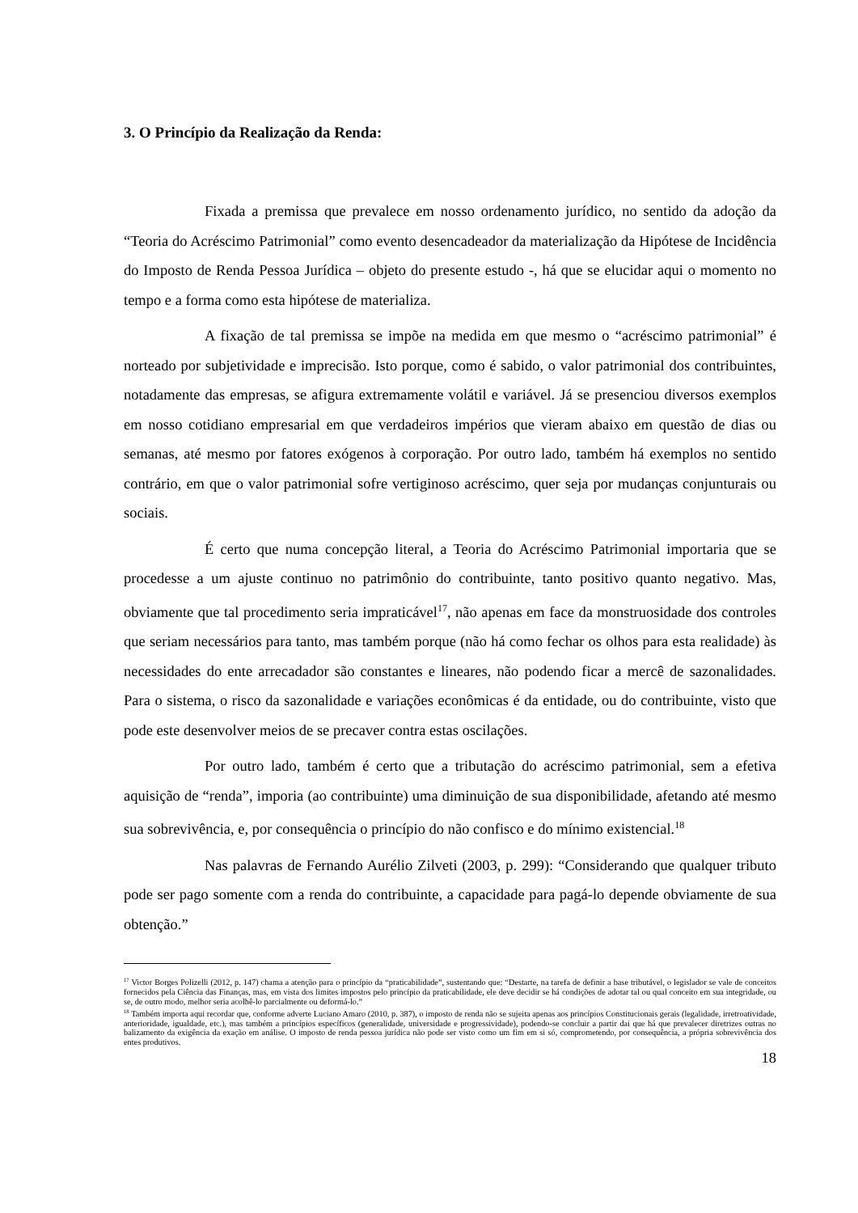3. O Princípio da Realização da Renda:
Fixada a premissa que prevalece em nosso ordenamento jurídico, no sentido da adoção da “Teoria do Acréscimo Patrimonial” como evento desencadeador da materialização da Hipótese de Incidência do Imposto de Renda Pessoa Jurídica – objeto do presente estudo -, há que se elucidar aqui o momento no tempo e a forma como esta hipótese de materializa.
A fixação de tal premissa se impõe na medida em que mesmo o “acréscimo patrimonial” é norteado por subjetividade e imprecisão. Isto porque, como é sabido, o valor patrimonial dos contribuintes, notadamente das empresas, se afigura extremamente volátil e variável. Já se presenciou diversos exemplos em nosso cotidiano empresarial em que verdadeiros impérios que vieram abaixo em questão de dias ou semanas, até mesmo por fatores exógenos à corporação. Por outro lado, também há exemplos no sentido contrário, em que o valor patrimonial sofre vertiginoso acréscimo, quer seja por mudanças conjunturais ou sociais.
É certo que numa concepção literal, a Teoria do Acréscimo Patrimonial importaria que se procedesse a um ajuste continuo no patrimônio do contribuinte, tanto positivo quanto negativo. Mas, obviamente que tal procedimento seria impraticável<sup>17</sup>, não apenas em face da monstruosidade dos controles que seriam necessários para tanto, mas também porque (não há como fechar os olhos para esta realidade) às necessidades do ente arrecadador são constantes e lineares, não podendo ficar a mercê de sazonalidades. Para o sistema, o risco da sazonalidade e variações econômicas é da entidade, ou do contribuinte, visto que pode este desenvolver meios de se precaver contra estas oscilações.
Por outro lado, também é certo que a tributação do acréscimo patrimonial, sem a efetiva aquisição de “renda”, imporia (ao contribuinte) uma diminuição de sua disponibilidade, afetando até mesmo sua sobrevivência, e, por consequência o princípio do não confisco e do mínimo existencial.<sup>18</sup>
Nas palavras de Fernando Aurélio Zilveti (2003, p. 299): “Considerando que qualquer tributo pode ser pago somente com a renda do contribuinte, a capacidade para pagá-lo depende obviamente de sua obtenção.”
<sup>17</sup> Victor Borges Polizelli (2012, p. 147) chama a atenção para o princípio da “praticabilidade”, sustentando que: “Destarte, na tarefa de definir a base tributável, o legislador se vale de conceitos fornecidos pela Ciência das Finanças, mas, em vista dos limites impostos pelo princípio da praticabilidade, ele deve decidir se há condições de adotar tal ou qual conceito em sua integridade, ou se, de outro modo, melhor seria acolhê-lo parcialmente ou deformá-lo.”
<sup>18</sup> Também importa aqui recordar que, conforme adverte Luciano Amaro (2010, p. 387), o imposto de renda não se sujeita apenas aos princípios Constitucionais gerais (legalidade, irretroatividade, anterioridade, igualdade, etc.), mas também a princípios específicos (generalidade, universidade e progressividade), podendo-se concluir a partir dai que há que prevalecer diretrizes outras no balizamento da exigência da exação em análise. O imposto de renda pessoa jurídica não pode ser visto como um fim em si só, comprometendo, por consequência, a própria sobrevivência dos entes produtivos.
18